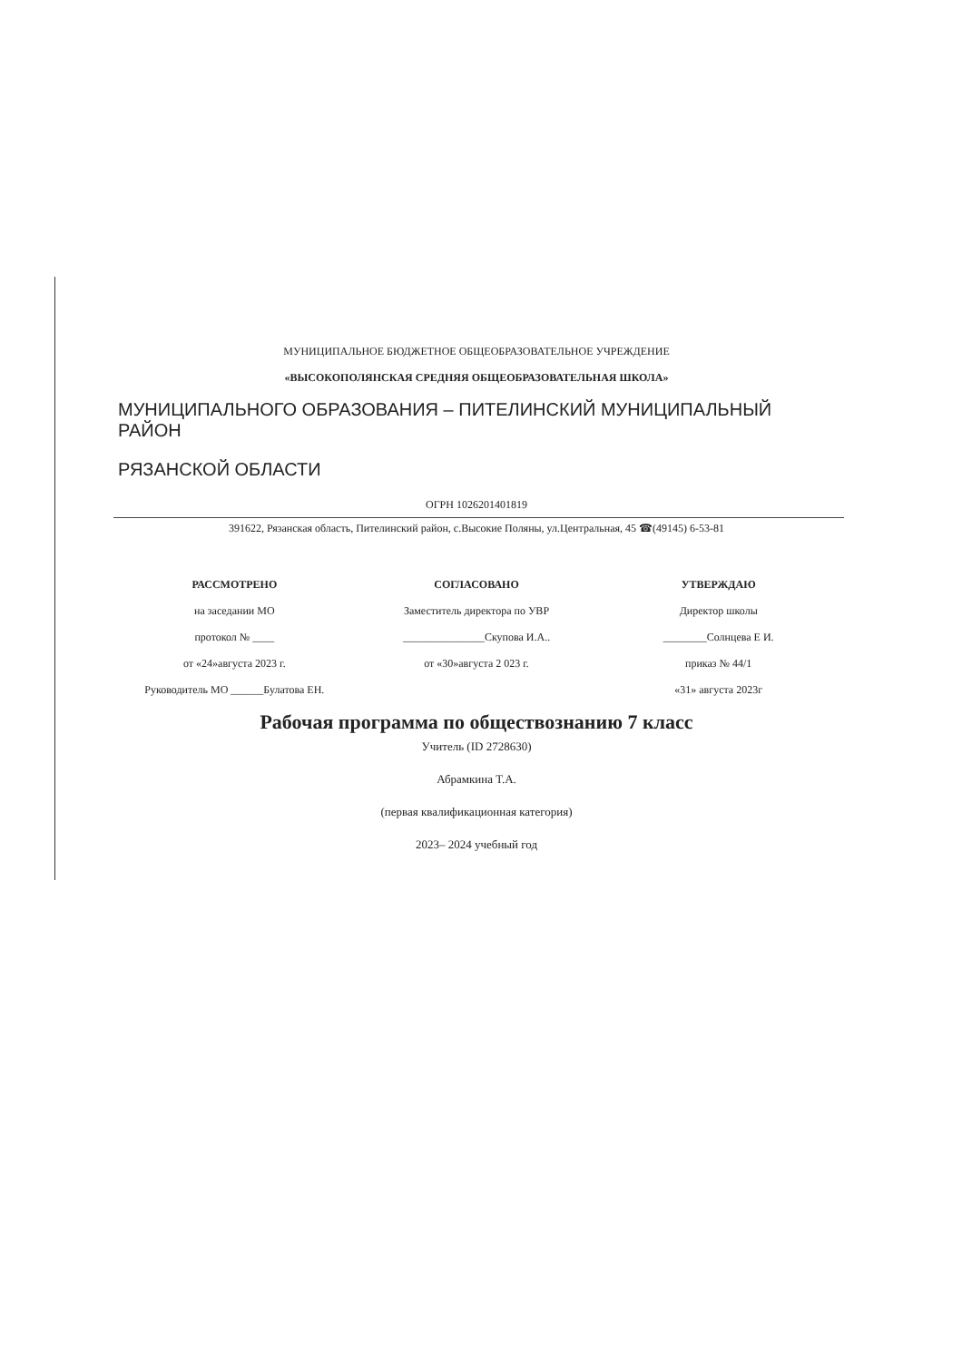МУНИЦИПАЛЬНОЕ БЮДЖЕТНОЕ ОБЩЕОБРАЗОВАТЕЛЬНОЕ УЧРЕЖДЕНИЕ
«ВЫСОКОПОЛЯНСКАЯ СРЕДНЯЯ ОБЩЕОБРАЗОВАТЕЛЬНАЯ ШКОЛА»
МУНИЦИПАЛЬНОГО ОБРАЗОВАНИЯ – ПИТЕЛИНСКИЙ МУНИЦИПАЛЬНЫЙ РАЙОН
РЯЗАНСКОЙ ОБЛАСТИ
ОГРН 1026201401819
391622, Рязанская область, Пителинский район, с.Высокие Поляны, ул.Центральная, 45 ☎(49145) 6-53-81
РАССМОТРЕНО
на заседании МО
протокол № ____
от «24»августа 2023 г.
Руководитель МО ______Булатова ЕН.
СОГЛАСОВАНО
Заместитель директора по УВР
_______________Скупова И.А..
от «30»августа 2 023 г.
УТВЕРЖДАЮ
Директор школы
________Солнцева Е И.
приказ № 44/1
«31» августа 2023г
Рабочая программа по обществознанию 7 класс
Учитель (ID 2728630)
Абрамкина Т.А.
(первая квалификационная категория)
2023– 2024 учебный год